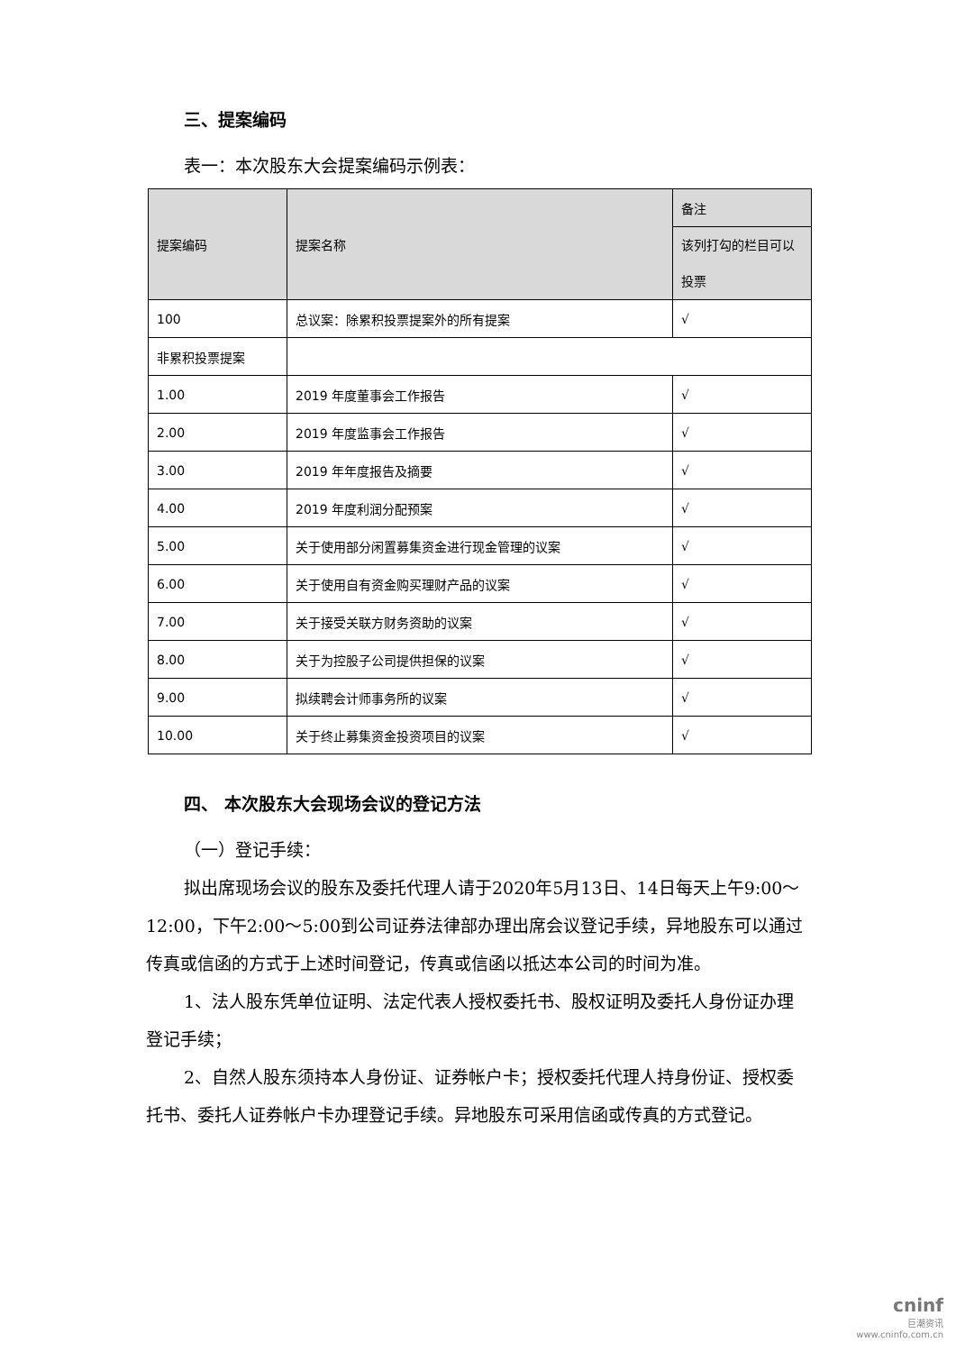三、提案编码
表一：本次股东大会提案编码示例表：
| 提案编码 | 提案名称 | 备注 |
| --- | --- | --- |
| | | 该列打勾的栏目可以投票 |
| 100 | 总议案：除累积投票提案外的所有提案 | √ |
| 非累积投票提案 | | |
| 1.00 | 2019 年度董事会工作报告 | √ |
| 2.00 | 2019 年度监事会工作报告 | √ |
| 3.00 | 2019 年年度报告及摘要 | √ |
| 4.00 | 2019 年度利润分配预案 | √ |
| 5.00 | 关于使用部分闲置募集资金进行现金管理的议案 | √ |
| 6.00 | 关于使用自有资金购买理财产品的议案 | √ |
| 7.00 | 关于接受关联方财务资助的议案 | √ |
| 8.00 | 关于为控股子公司提供担保的议案 | √ |
| 9.00 | 拟续聘会计师事务所的议案 | √ |
| 10.00 | 关于终止募集资金投资项目的议案 | √ |
四、 本次股东大会现场会议的登记方法
（一）登记手续：
拟出席现场会议的股东及委托代理人请于2020年5月13日、14日每天上午9:00～12:00，下午2:00～5:00到公司证券法律部办理出席会议登记手续，异地股东可以通过传真或信函的方式于上述时间登记，传真或信函以抵达本公司的时间为准。
1、法人股东凭单位证明、法定代表人授权委托书、股权证明及委托人身份证办理登记手续；
2、自然人股东须持本人身份证、证券帐户卡；授权委托代理人持身份证、授权委托书、委托人证券帐户卡办理登记手续。异地股东可采用信函或传真的方式登记。
cninf
巨潮资讯
www.cninfo.com.cn